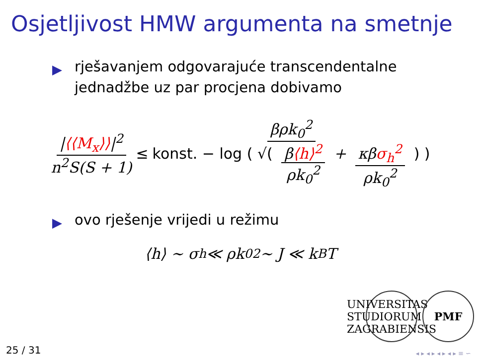Osjetljivost HMW argumenta na smetnje
▶ rješavanjem odgovarajuće transcendentalne jednadžbe uz par procjena dobivamo
|⟨⟨M<sub>x</sub>⟩⟩|<sup>2</sup> n<sup>2</sup>S(S + 1) ≤ βρk<sub>0</sub><sup>2</sup> konst. − log ( √( β⟨h⟩<sup>2</sup> ρk<sub>0</sub><sup>2</sup> + κβσ<sub>h</sub><sup>2</sup> ρk<sub>0</sub><sup>2</sup> ) )
▶ ovo rješenje vrijedi u režimu
⟨h⟩ ∼ σ<sub>h</sub> ≪ ρk<sub>0</sub><sup>2</sup> ∼ J ≪ k<sub>B</sub>T
UNIVERSITAS STUDIORUM ZAGRABIENSIS
PMF
25 / 31 ◂ ▸ ◂ ▸ ◂ ▸ ◂ ▸ ≡ ∽